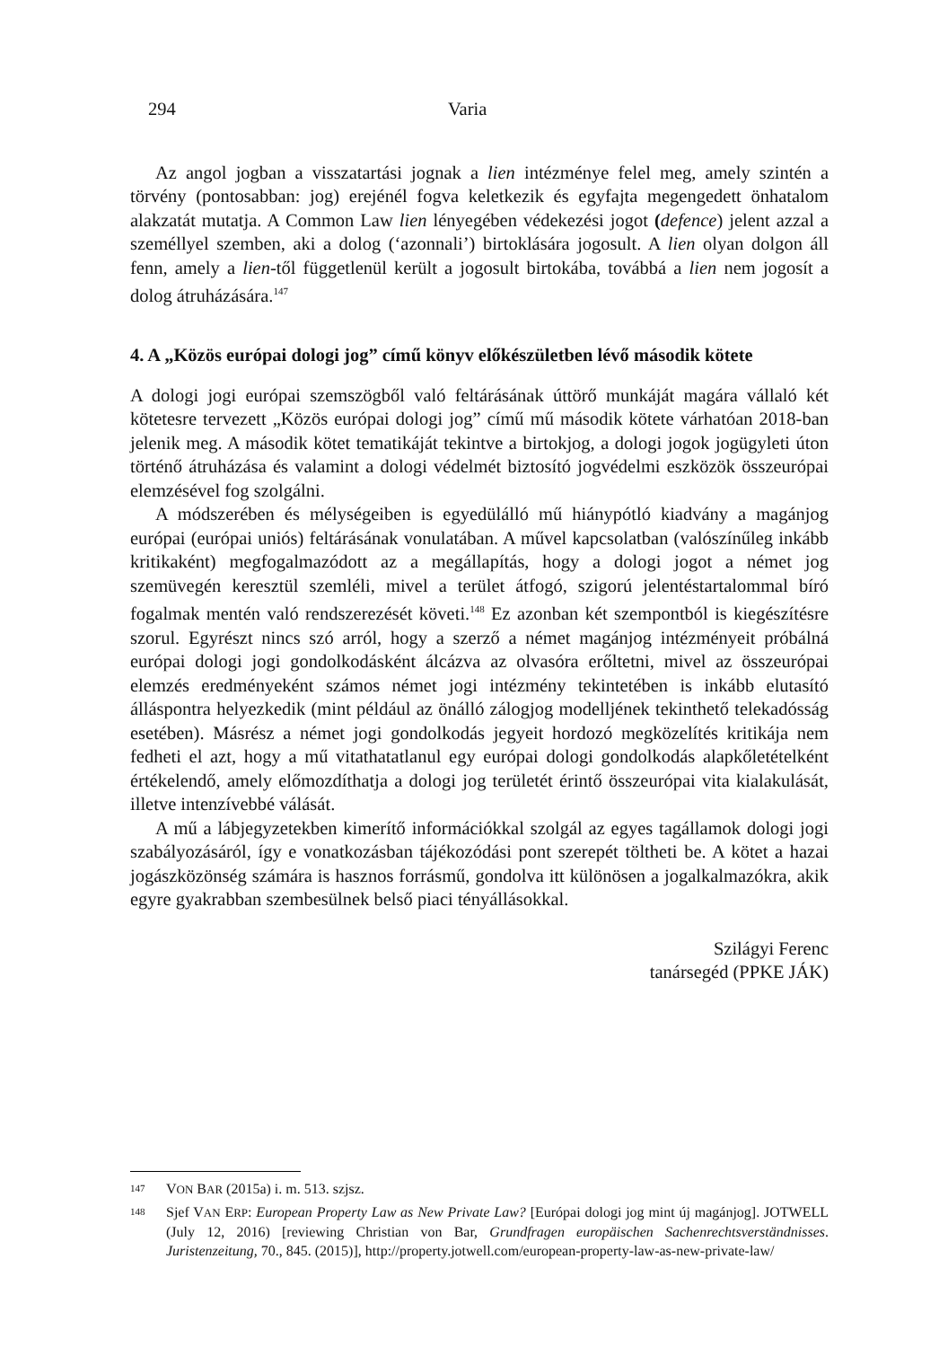294 Varia
Az angol jogban a visszatartási jognak a lien intézménye felel meg, amely szintén a törvény (pontosabban: jog) erejénél fogva keletkezik és egyfajta megengedett önhatalom alakzatát mutatja. A Common Law lien lényegében védekezési jogot (defence) jelent azzal a személlyel szemben, aki a dolog (‘azonnali’) birtoklására jogosult. A lien olyan dolgon áll fenn, amely a lien-től függetlenül került a jogosult birtokába, továbbá a lien nem jogosít a dolog átruházására.<sup>147</sup>
4. A „Közös európai dologi jog” című könyv előkészületben lévő második kötete
A dologi jogi európai szemszögből való feltárásának úttörő munkáját magára vállaló két kötetesre tervezett „Közös európai dologi jog” című mű második kötete várhatóan 2018-ban jelenik meg. A második kötet tematikáját tekintve a birtokjog, a dologi jogok jogügyleti úton történő átruházása és valamint a dologi védelmét biztosító jogvédelmi eszközök összeurópai elemzésével fog szolgálni.
A módszerében és mélységeiben is egyedülálló mű hiánypótló kiadvány a magánjog európai (európai uniós) feltárásának vonulatában. A művel kapcsolatban (valószínűleg inkább kritikaként) megfogalmazódott az a megállapítás, hogy a dologi jogot a német jog szemüvegén keresztül szemléli, mivel a terület átfogó, szigorú jelentéstartalommal bíró fogalmak mentén való rendszerezését követi.<sup>148</sup> Ez azonban két szempontból is kiegészítésre szorul. Egyrészt nincs szó arról, hogy a szerző a német magánjog intézményeit próbálná európai dologi jogi gondolkodásként álcázva az olvasóra erőltetni, mivel az összeurópai elemzés eredményeként számos német jogi intézmény tekintetében is inkább elutasító álláspontra helyezkedik (mint például az önálló zálogjog modelljének tekinthető telekadósság esetében). Másrész a német jogi gondolkodás jegyeit hordozó megközelítés kritikája nem fedheti el azt, hogy a mű vitathatatlanul egy európai dologi gondolkodás alapkőletételként értékelendő, amely előmozdíthatja a dologi jog területét érintő összeurópai vita kialakulását, illetve intenzívebbé válását.
A mű a lábjegyzetekben kimerítő információkkal szolgál az egyes tagállamok dologi jogi szabályozásáról, így e vonatkozásban tájékozódási pont szerepét töltheti be. A kötet a hazai jogászközönség számára is hasznos forrásmű, gondolva itt különösen a jogalkalmazókra, akik egyre gyakrabban szembesülnek belső piaci tényállásokkal.
Szilágyi Ferenc
tanársegéd (PPKE JÁK)
147 VON BAR (2015a) i. m. 513. szjsz.
148 Sjef VAN ERP: European Property Law as New Private Law? [Európai dologi jog mint új magánjog]. JOTWELL (July 12, 2016) [reviewing Christian von Bar, Grundfragen europäischen Sachenrechtsverständnisses. Juristenzeitung, 70., 845. (2015)], http://property.jotwell.com/european-property-law-as-new-private-law/